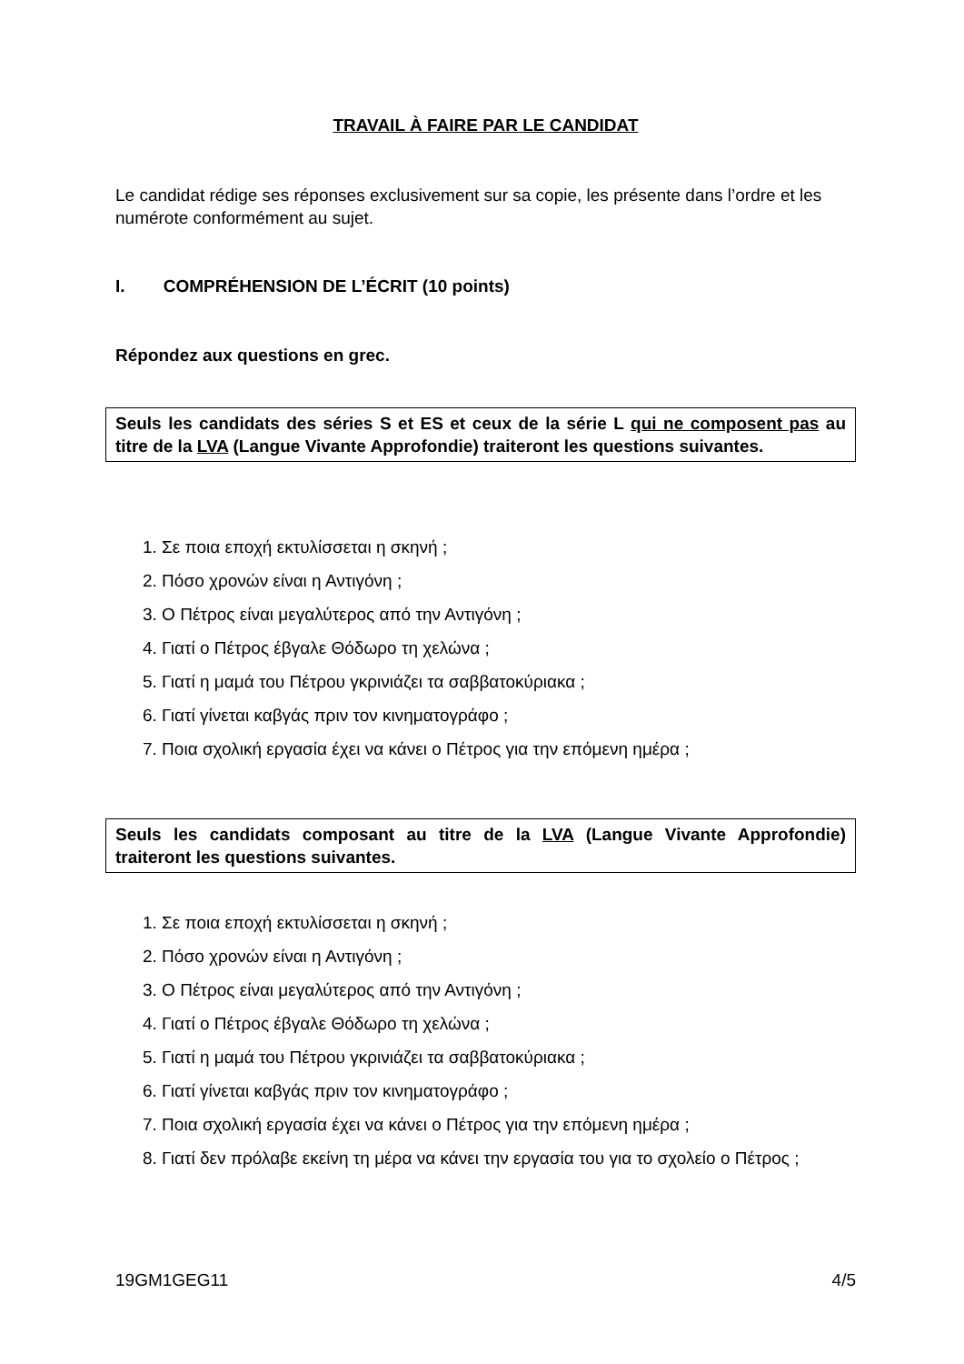TRAVAIL À FAIRE PAR LE CANDIDAT
Le candidat rédige ses réponses exclusivement sur sa copie, les présente dans l’ordre et les numérote conformément au sujet.
I. COMPRÉHENSION DE L’ÉCRIT (10 points)
Répondez aux questions en grec.
Seuls les candidats des séries S et ES et ceux de la série L qui ne composent pas au titre de la LVA (Langue Vivante Approfondie) traiteront les questions suivantes.
1. Σε ποια εποχή εκτυλίσσεται η σκηνή ;
2. Πόσο χρονών είναι η Αντιγόνη ;
3. Ο Πέτρος είναι μεγαλύτερος από την Αντιγόνη ;
4. Γιατί ο Πέτρος έβγαλε Θόδωρο τη χελώνα ;
5. Γιατί η μαμά του Πέτρου γκρινιάζει τα σαββατοκύριακα ;
6. Γιατί γίνεται καβγάς πριν τον κινηματογράφο ;
7. Ποια σχολική εργασία έχει να κάνει ο Πέτρος για την επόμενη ημέρα ;
Seuls les candidats composant au titre de la LVA (Langue Vivante Approfondie) traiteront les questions suivantes.
1. Σε ποια εποχή εκτυλίσσεται η σκηνή ;
2. Πόσο χρονών είναι η Αντιγόνη ;
3. Ο Πέτρος είναι μεγαλύτερος από την Αντιγόνη ;
4. Γιατί ο Πέτρος έβγαλε Θόδωρο τη χελώνα ;
5. Γιατί η μαμά του Πέτρου γκρινιάζει τα σαββατοκύριακα ;
6. Γιατί γίνεται καβγάς πριν τον κινηματογράφο ;
7. Ποια σχολική εργασία έχει να κάνει ο Πέτρος για την επόμενη ημέρα ;
8. Γιατί δεν πρόλαβε εκείνη τη μέρα να κάνει την εργασία του για το σχολείο ο Πέτρος ;
19GM1GEG11 4/5